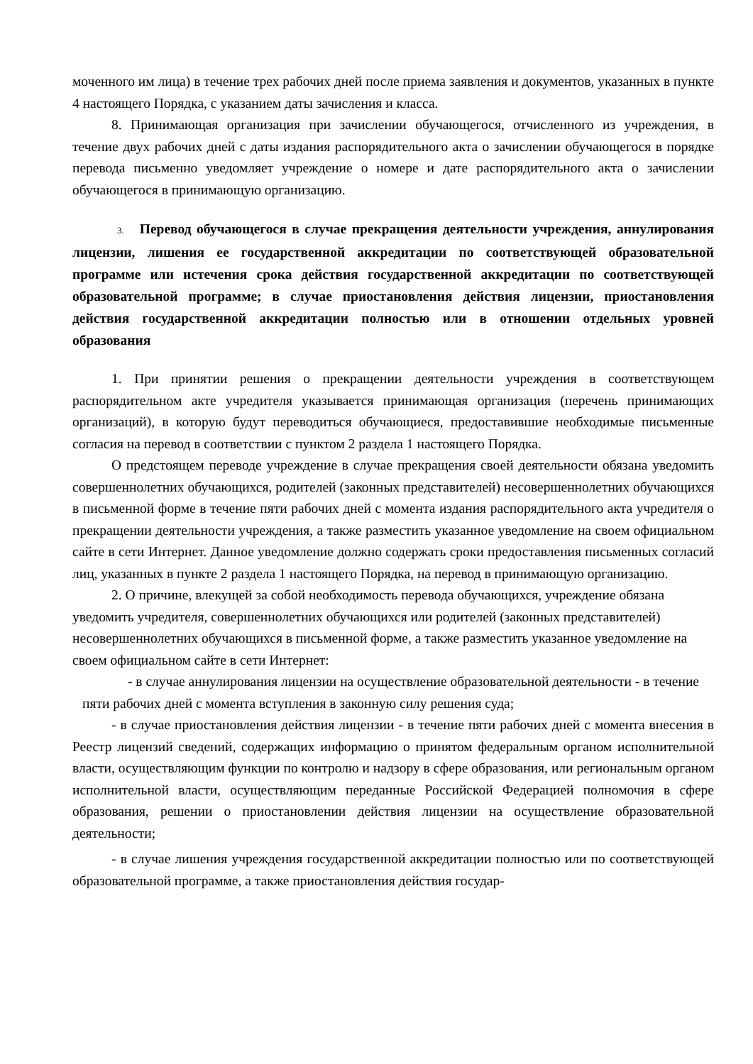моченного им лица) в течение трех рабочих дней после приема заявления и документов, указанных в пункте 4 настоящего Порядка, с указанием даты зачисления и класса.
8. Принимающая организация при зачислении обучающегося, отчисленного из учреждения, в течение двух рабочих дней с даты издания распорядительного акта о зачислении обучающегося в порядке перевода письменно уведомляет учреждение о номере и дате распорядительного акта о зачислении обучающегося в принимающую организацию.
3. Перевод обучающегося в случае прекращения деятельности учреждения, аннулирования лицензии, лишения ее государственной аккредитации по соответствующей образовательной программе или истечения срока действия государственной аккредитации по соответствующей образовательной программе; в случае приостановления действия лицензии, приостановления действия государственной аккредитации полностью или в отношении отдельных уровней образования
1. При принятии решения о прекращении деятельности учреждения в соответствующем распорядительном акте учредителя указывается принимающая организация (перечень принимающих организаций), в которую будут переводиться обучающиеся, предоставившие необходимые письменные согласия на перевод в соответствии с пунктом 2 раздела 1 настоящего Порядка.
О предстоящем переводе учреждение в случае прекращения своей деятельности обязана уведомить совершеннолетних обучающихся, родителей (законных представителей) несовершеннолетних обучающихся в письменной форме в течение пяти рабочих дней с момента издания распорядительного акта учредителя о прекращении деятельности учреждения, а также разместить указанное уведомление на своем официальном сайте в сети Интернет. Данное уведомление должно содержать сроки предоставления письменных согласий лиц, указанных в пункте 2 раздела 1 настоящего Порядка, на перевод в принимающую организацию.
2. О причине, влекущей за собой необходимость перевода обучающихся, учреждение обязана уведомить учредителя, совершеннолетних обучающихся или родителей (законных представителей) несовершеннолетних обучающихся в письменной форме, а также разместить указанное уведомление на своем официальном сайте в сети Интернет:
- в случае аннулирования лицензии на осуществление образовательной деятельности - в течение пяти рабочих дней с момента вступления в законную силу решения суда;
- в случае приостановления действия лицензии - в течение пяти рабочих дней с момента внесения в Реестр лицензий сведений, содержащих информацию о принятом федеральным органом исполнительной власти, осуществляющим функции по контролю и надзору в сфере образования, или региональным органом исполнительной власти, осуществляющим переданные Российской Федерацией полномочия в сфере образования, решении о приостановлении действия лицензии на осуществление образовательной деятельности;
- в случае лишения учреждения государственной аккредитации полностью или по соответствующей образовательной программе, а также приостановления действия государ-